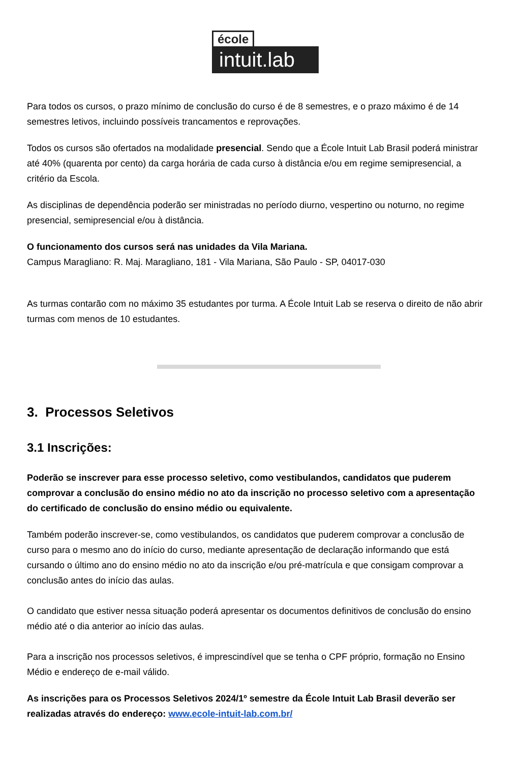école
intuit.lab
Para todos os cursos, o prazo mínimo de conclusão do curso é de 8 semestres, e o prazo máximo é de 14 semestres letivos, incluindo possíveis trancamentos e reprovações.
Todos os cursos são ofertados na modalidade presencial. Sendo que a École Intuit Lab Brasil poderá ministrar até 40% (quarenta por cento) da carga horária de cada curso à distância e/ou em regime semipresencial, a critério da Escola.
As disciplinas de dependência poderão ser ministradas no período diurno, vespertino ou noturno, no regime presencial, semipresencial e/ou à distância.
O funcionamento dos cursos será nas unidades da Vila Mariana.
Campus Maragliano: R. Maj. Maragliano, 181 - Vila Mariana, São Paulo - SP, 04017-030
As turmas contarão com no máximo 35 estudantes por turma. A École Intuit Lab se reserva o direito de não abrir turmas com menos de 10 estudantes.
3. Processos Seletivos
3.1 Inscrições:
Poderão se inscrever para esse processo seletivo, como vestibulandos, candidatos que puderem comprovar a conclusão do ensino médio no ato da inscrição no processo seletivo com a apresentação do certificado de conclusão do ensino médio ou equivalente.
Também poderão inscrever-se, como vestibulandos, os candidatos que puderem comprovar a conclusão de curso para o mesmo ano do início do curso, mediante apresentação de declaração informando que está cursando o último ano do ensino médio no ato da inscrição e/ou pré-matrícula e que consigam comprovar a conclusão antes do início das aulas.
O candidato que estiver nessa situação poderá apresentar os documentos definitivos de conclusão do ensino médio até o dia anterior ao início das aulas.
Para a inscrição nos processos seletivos, é imprescindível que se tenha o CPF próprio, formação no Ensino Médio e endereço de e-mail válido.
As inscrições para os Processos Seletivos 2024/1º semestre da École Intuit Lab Brasil deverão ser realizadas através do endereço: www.ecole-intuit-lab.com.br/